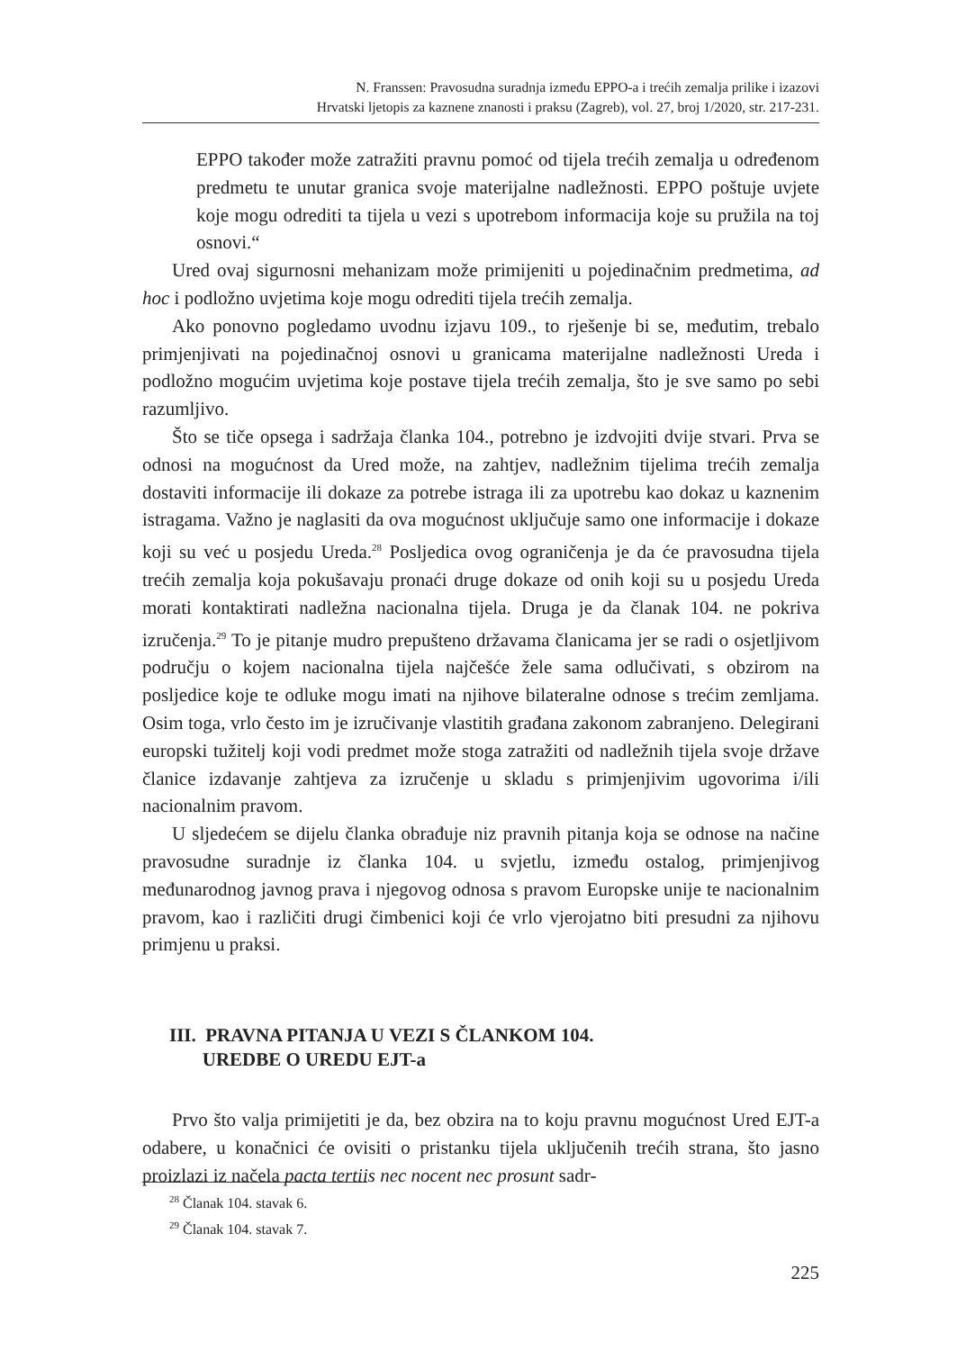N. Franssen: Pravosudna suradnja između EPPO-a i trećih zemalja prilike i izazovi
Hrvatski ljetopis za kaznene znanosti i praksu (Zagreb), vol. 27, broj 1/2020, str. 217-231.
EPPO također može zatražiti pravnu pomoć od tijela trećih zemalja u određenom predmetu te unutar granica svoje materijalne nadležnosti. EPPO poštuje uvjete koje mogu odrediti ta tijela u vezi s upotrebom informacija koje su pružila na toj osnovi.“
Ured ovaj sigurnosni mehanizam može primijeniti u pojedinačnim predmetima, ad hoc i podložno uvjetima koje mogu odrediti tijela trećih zemalja.
Ako ponovno pogledamo uvodnu izjavu 109., to rješenje bi se, međutim, trebalo primjenjivati na pojedinačnoj osnovi u granicama materijalne nadležnosti Ureda i podložno mogućim uvjetima koje postave tijela trećih zemalja, što je sve samo po sebi razumljivo.
Što se tiče opsega i sadržaja članka 104., potrebno je izdvojiti dvije stvari. Prva se odnosi na mogućnost da Ured može, na zahtjev, nadležnim tijelima trećih zemalja dostaviti informacije ili dokaze za potrebe istraga ili za upotrebu kao dokaz u kaznenim istragama. Važno je naglasiti da ova mogućnost uključuje samo one informacije i dokaze koji su već u posjedu Ureda.<sup>28</sup> Posljedica ovog ograničenja je da će pravosudna tijela trećih zemalja koja pokušavaju pronaći druge dokaze od onih koji su u posjedu Ureda morati kontaktirati nadležna nacionalna tijela. Druga je da članak 104. ne pokriva izručenja.<sup>29</sup> To je pitanje mudro prepušteno državama članicama jer se radi o osjetljivom području o kojem nacionalna tijela najčešće žele sama odlučivati, s obzirom na posljedice koje te odluke mogu imati na njihove bilateralne odnose s trećim zemljama. Osim toga, vrlo često im je izručivanje vlastitih građana zakonom zabranjeno. Delegirani europski tužitelj koji vodi predmet može stoga zatražiti od nadležnih tijela svoje države članice izdavanje zahtjeva za izručenje u skladu s primjenjivim ugovorima i/ili nacionalnim pravom.
U sljedećem se dijelu članka obrađuje niz pravnih pitanja koja se odnose na načine pravosudne suradnje iz članka 104. u svjetlu, između ostalog, primjenjivog međunarodnog javnog prava i njegovog odnosa s pravom Europske unije te nacionalnim pravom, kao i različiti drugi čimbenici koji će vrlo vjerojatno biti presudni za njihovu primjenu u praksi.
III. PRAVNA PITANJA U VEZI S ČLANKOM 104.
UREDBE O UREDU EJT-a
Prvo što valja primijetiti je da, bez obzira na to koju pravnu mogućnost Ured EJT-a odabere, u konačnici će ovisiti o pristanku tijela uključenih trećih strana, što jasno proizlazi iz načela pacta tertiis nec nocent nec prosunt sadr-
<sup>28</sup> Članak 104. stavak 6.
<sup>29</sup> Članak 104. stavak 7.
225